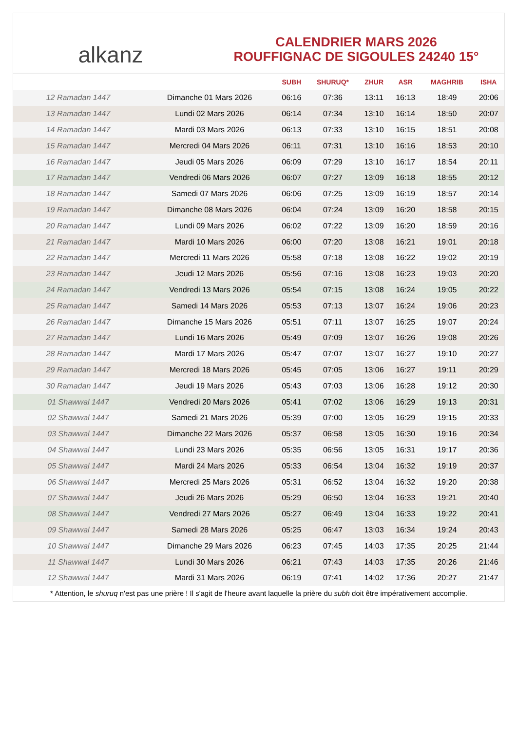alkanz
CALENDRIER MARS 2026
ROUFFIGNAC DE SIGOULES 24240 15°
| | | SUBH | SHURUQ* | ZHUR | ASR | MAGHRIB | ISHA |
| --- | --- | --- | --- | --- | --- | --- | --- |
| 12 Ramadan 1447 | Dimanche 01 Mars 2026 | 06:16 | 07:36 | 13:11 | 16:13 | 18:49 | 20:06 |
| 13 Ramadan 1447 | Lundi 02 Mars 2026 | 06:14 | 07:34 | 13:10 | 16:14 | 18:50 | 20:07 |
| 14 Ramadan 1447 | Mardi 03 Mars 2026 | 06:13 | 07:33 | 13:10 | 16:15 | 18:51 | 20:08 |
| 15 Ramadan 1447 | Mercredi 04 Mars 2026 | 06:11 | 07:31 | 13:10 | 16:16 | 18:53 | 20:10 |
| 16 Ramadan 1447 | Jeudi 05 Mars 2026 | 06:09 | 07:29 | 13:10 | 16:17 | 18:54 | 20:11 |
| 17 Ramadan 1447 | Vendredi 06 Mars 2026 | 06:07 | 07:27 | 13:09 | 16:18 | 18:55 | 20:12 |
| 18 Ramadan 1447 | Samedi 07 Mars 2026 | 06:06 | 07:25 | 13:09 | 16:19 | 18:57 | 20:14 |
| 19 Ramadan 1447 | Dimanche 08 Mars 2026 | 06:04 | 07:24 | 13:09 | 16:20 | 18:58 | 20:15 |
| 20 Ramadan 1447 | Lundi 09 Mars 2026 | 06:02 | 07:22 | 13:09 | 16:20 | 18:59 | 20:16 |
| 21 Ramadan 1447 | Mardi 10 Mars 2026 | 06:00 | 07:20 | 13:08 | 16:21 | 19:01 | 20:18 |
| 22 Ramadan 1447 | Mercredi 11 Mars 2026 | 05:58 | 07:18 | 13:08 | 16:22 | 19:02 | 20:19 |
| 23 Ramadan 1447 | Jeudi 12 Mars 2026 | 05:56 | 07:16 | 13:08 | 16:23 | 19:03 | 20:20 |
| 24 Ramadan 1447 | Vendredi 13 Mars 2026 | 05:54 | 07:15 | 13:08 | 16:24 | 19:05 | 20:22 |
| 25 Ramadan 1447 | Samedi 14 Mars 2026 | 05:53 | 07:13 | 13:07 | 16:24 | 19:06 | 20:23 |
| 26 Ramadan 1447 | Dimanche 15 Mars 2026 | 05:51 | 07:11 | 13:07 | 16:25 | 19:07 | 20:24 |
| 27 Ramadan 1447 | Lundi 16 Mars 2026 | 05:49 | 07:09 | 13:07 | 16:26 | 19:08 | 20:26 |
| 28 Ramadan 1447 | Mardi 17 Mars 2026 | 05:47 | 07:07 | 13:07 | 16:27 | 19:10 | 20:27 |
| 29 Ramadan 1447 | Mercredi 18 Mars 2026 | 05:45 | 07:05 | 13:06 | 16:27 | 19:11 | 20:29 |
| 30 Ramadan 1447 | Jeudi 19 Mars 2026 | 05:43 | 07:03 | 13:06 | 16:28 | 19:12 | 20:30 |
| 01 Shawwal 1447 | Vendredi 20 Mars 2026 | 05:41 | 07:02 | 13:06 | 16:29 | 19:13 | 20:31 |
| 02 Shawwal 1447 | Samedi 21 Mars 2026 | 05:39 | 07:00 | 13:05 | 16:29 | 19:15 | 20:33 |
| 03 Shawwal 1447 | Dimanche 22 Mars 2026 | 05:37 | 06:58 | 13:05 | 16:30 | 19:16 | 20:34 |
| 04 Shawwal 1447 | Lundi 23 Mars 2026 | 05:35 | 06:56 | 13:05 | 16:31 | 19:17 | 20:36 |
| 05 Shawwal 1447 | Mardi 24 Mars 2026 | 05:33 | 06:54 | 13:04 | 16:32 | 19:19 | 20:37 |
| 06 Shawwal 1447 | Mercredi 25 Mars 2026 | 05:31 | 06:52 | 13:04 | 16:32 | 19:20 | 20:38 |
| 07 Shawwal 1447 | Jeudi 26 Mars 2026 | 05:29 | 06:50 | 13:04 | 16:33 | 19:21 | 20:40 |
| 08 Shawwal 1447 | Vendredi 27 Mars 2026 | 05:27 | 06:49 | 13:04 | 16:33 | 19:22 | 20:41 |
| 09 Shawwal 1447 | Samedi 28 Mars 2026 | 05:25 | 06:47 | 13:03 | 16:34 | 19:24 | 20:43 |
| 10 Shawwal 1447 | Dimanche 29 Mars 2026 | 06:23 | 07:45 | 14:03 | 17:35 | 20:25 | 21:44 |
| 11 Shawwal 1447 | Lundi 30 Mars 2026 | 06:21 | 07:43 | 14:03 | 17:35 | 20:26 | 21:46 |
| 12 Shawwal 1447 | Mardi 31 Mars 2026 | 06:19 | 07:41 | 14:02 | 17:36 | 20:27 | 21:47 |
* Attention, le shuruq n'est pas une prière ! Il s'agit de l'heure avant laquelle la prière du subh doit être impérativement accomplie.